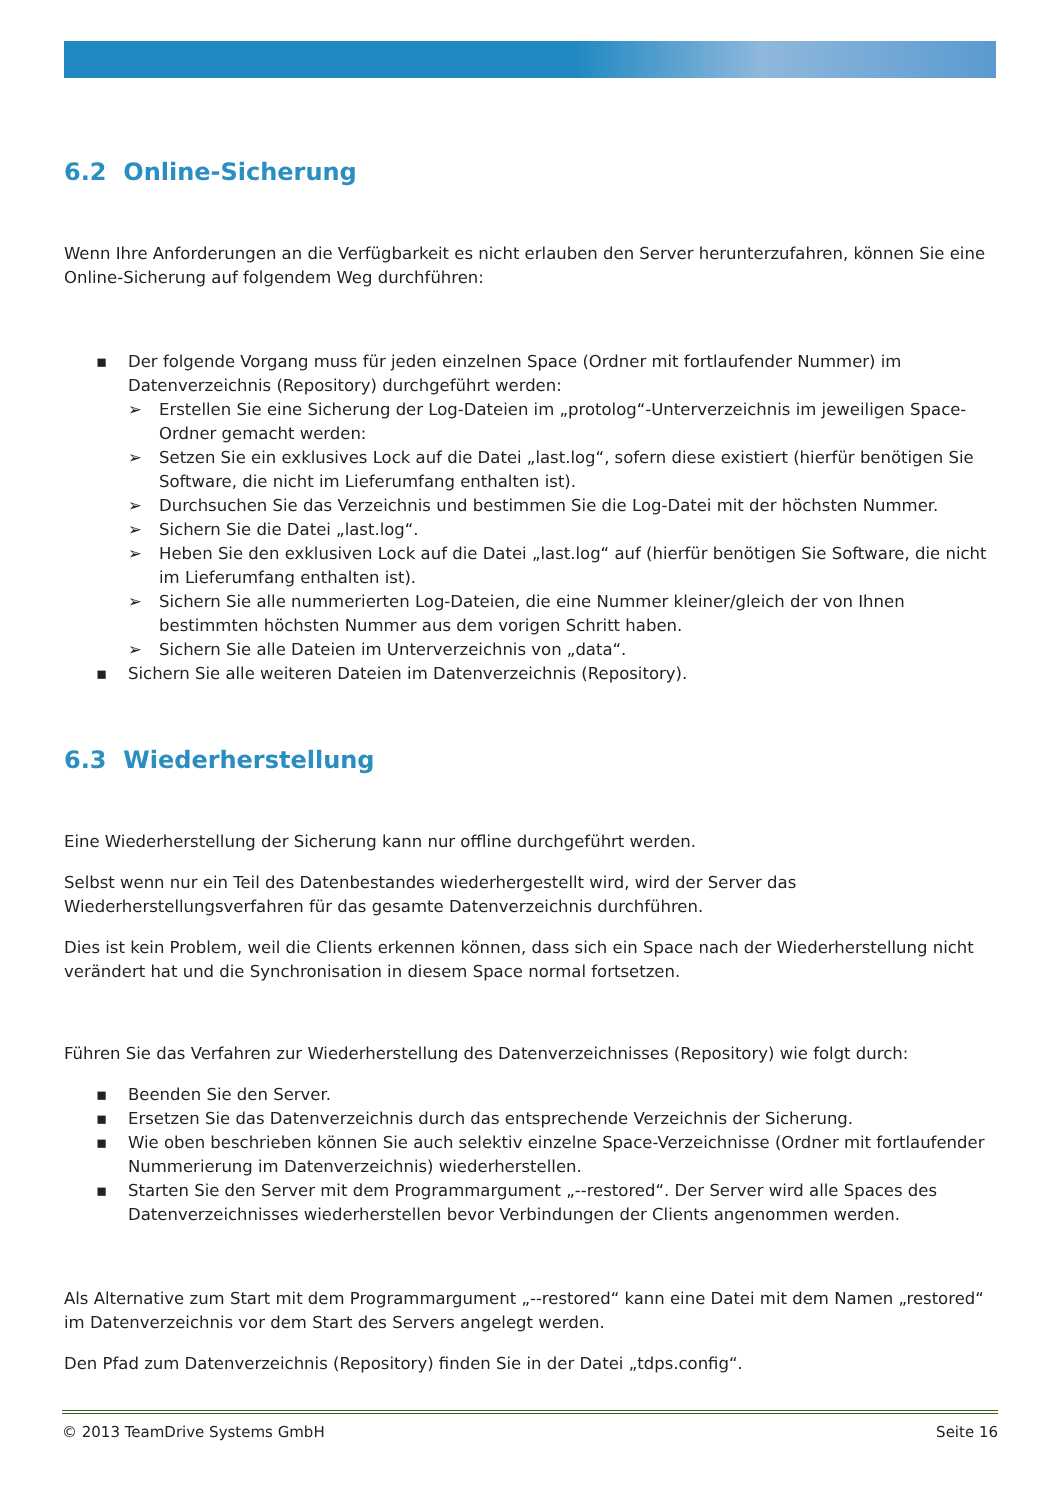6.2 Online-Sicherung
Wenn Ihre Anforderungen an die Verfügbarkeit es nicht erlauben den Server herunterzufahren, können Sie eine Online-Sicherung auf folgendem Weg durchführen:
▪ Der folgende Vorgang muss für jeden einzelnen Space (Ordner mit fortlaufender Nummer) im Datenverzeichnis (Repository) durchgeführt werden:
➢ Erstellen Sie eine Sicherung der Log-Dateien im „protolog“-Unterverzeichnis im jeweiligen Space-Ordner gemacht werden:
➢ Setzen Sie ein exklusives Lock auf die Datei „last.log“, sofern diese existiert (hierfür benötigen Sie Software, die nicht im Lieferumfang enthalten ist).
➢ Durchsuchen Sie das Verzeichnis und bestimmen Sie die Log-Datei mit der höchsten Nummer.
➢ Sichern Sie die Datei „last.log“.
➢ Heben Sie den exklusiven Lock auf die Datei „last.log“ auf (hierfür benötigen Sie Software, die nicht im Lieferumfang enthalten ist).
➢ Sichern Sie alle nummerierten Log-Dateien, die eine Nummer kleiner/gleich der von Ihnen bestimmten höchsten Nummer aus dem vorigen Schritt haben.
➢ Sichern Sie alle Dateien im Unterverzeichnis von „data“.
▪ Sichern Sie alle weiteren Dateien im Datenverzeichnis (Repository).
6.3 Wiederherstellung
Eine Wiederherstellung der Sicherung kann nur offline durchgeführt werden.
Selbst wenn nur ein Teil des Datenbestandes wiederhergestellt wird, wird der Server das Wiederherstellungsverfahren für das gesamte Datenverzeichnis durchführen.
Dies ist kein Problem, weil die Clients erkennen können, dass sich ein Space nach der Wiederherstellung nicht verändert hat und die Synchronisation in diesem Space normal fortsetzen.
Führen Sie das Verfahren zur Wiederherstellung des Datenverzeichnisses (Repository) wie folgt durch:
▪ Beenden Sie den Server.
▪ Ersetzen Sie das Datenverzeichnis durch das entsprechende Verzeichnis der Sicherung.
▪ Wie oben beschrieben können Sie auch selektiv einzelne Space-Verzeichnisse (Ordner mit fortlaufender Nummerierung im Datenverzeichnis) wiederherstellen.
▪ Starten Sie den Server mit dem Programmargument „--restored“. Der Server wird alle Spaces des Datenverzeichnisses wiederherstellen bevor Verbindungen der Clients angenommen werden.
Als Alternative zum Start mit dem Programmargument „--restored“ kann eine Datei mit dem Namen „restored“ im Datenverzeichnis vor dem Start des Servers angelegt werden.
Den Pfad zum Datenverzeichnis (Repository) finden Sie in der Datei „tdps.config“.
© 2013 TeamDrive Systems GmbH Seite 16